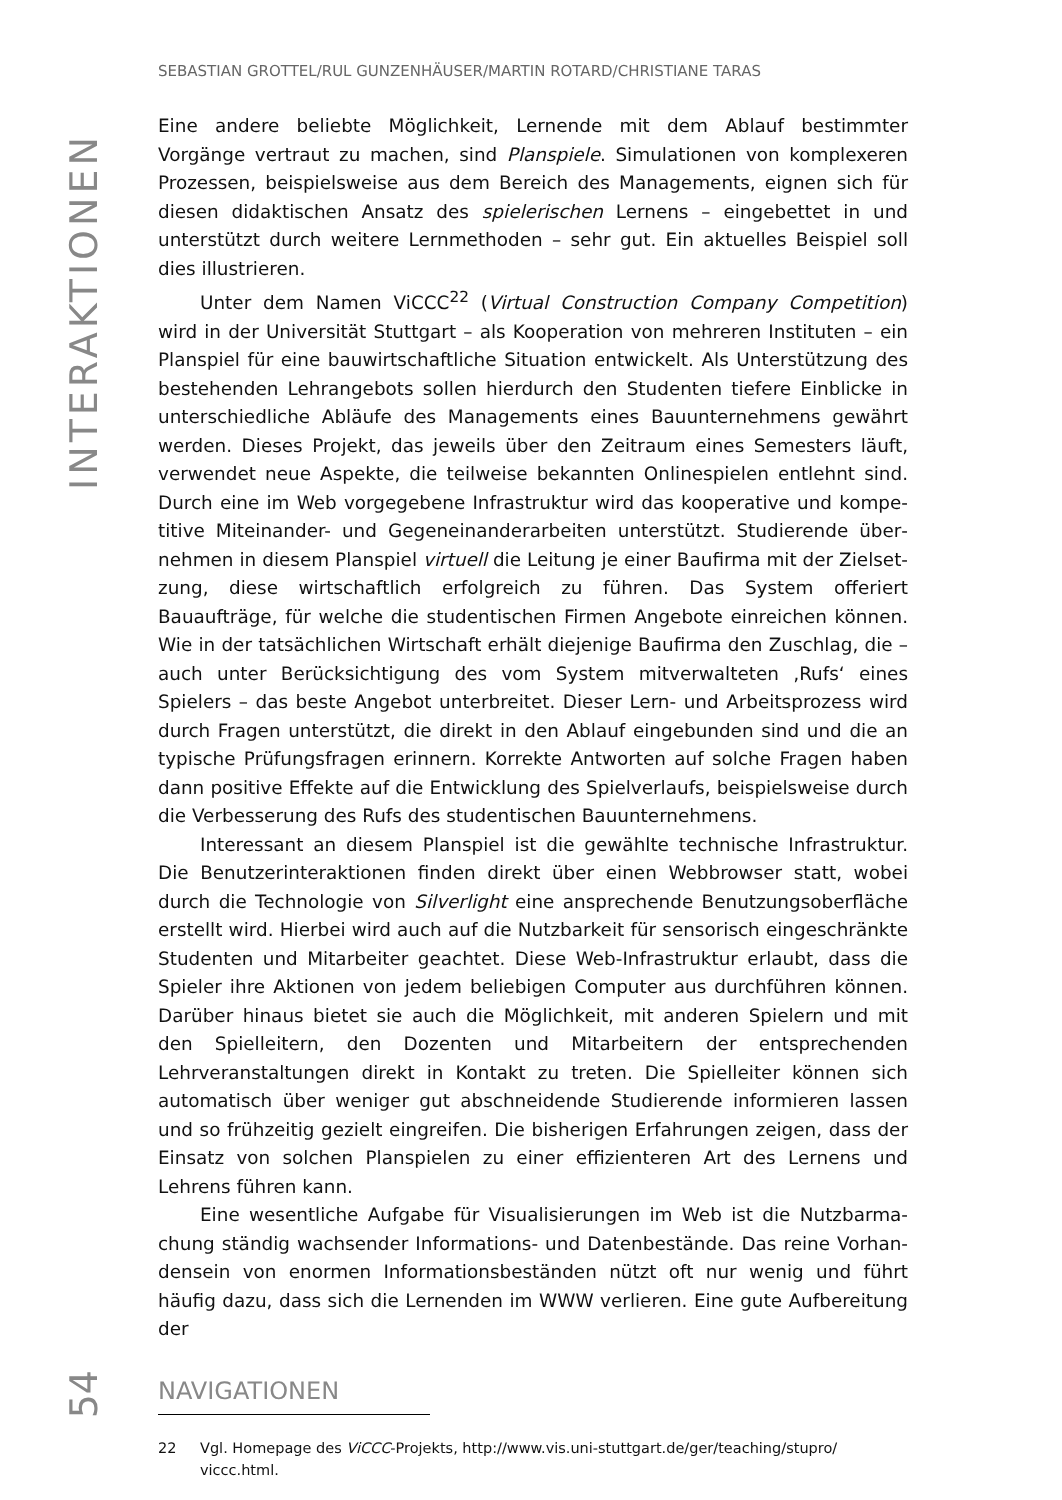INTERAKTIONEN
SEBASTIAN GROTTEL/RUL GUNZENHÄUSER/MARTIN ROTARD/CHRISTIANE TARAS
Eine andere beliebte Möglichkeit, Lernende mit dem Ablauf bestimmter Vorgänge vertraut zu machen, sind Planspiele. Simulationen von komplexeren Prozessen, beispielsweise aus dem Bereich des Managements, eignen sich für diesen didakti­schen Ansatz des spielerischen Lernens – eingebettet in und unterstützt durch weitere Lernmethoden – sehr gut. Ein aktuelles Beispiel soll dies illustrieren.
Unter dem Namen ViCCC<sup>22</sup> (Virtual Construction Company Competition) wird in der Universität Stuttgart – als Kooperation von mehreren Instituten – ein Plan­spiel für eine bauwirtschaftliche Situation entwickelt. Als Unterstützung des be­stehenden Lehrangebots sollen hierdurch den Studenten tiefere Einblicke in un­terschiedliche Abläufe des Managements eines Bauunternehmens gewährt wer­den. Dieses Projekt, das jeweils über den Zeitraum eines Semesters läuft, ver­wendet neue Aspekte, die teilweise bekannten Onlinespielen entlehnt sind. Durch eine im Web vorgegebene Infrastruktur wird das kooperative und kompe­titive Miteinander- und Gegeneinanderarbeiten unterstützt. Studierende über­nehmen in diesem Planspiel virtuell die Leitung je einer Baufirma mit der Zielset­zung, diese wirtschaftlich erfolgreich zu führen. Das System offeriert Bauaufträge, für welche die studentischen Firmen Angebote einreichen können. Wie in der tat­sächlichen Wirtschaft erhält diejenige Baufirma den Zuschlag, die – auch unter Be­rücksichtigung des vom System mitverwalteten ‚Rufs‘ eines Spielers – das beste Angebot unterbreitet. Dieser Lern- und Arbeitsprozess wird durch Fragen unter­stützt, die direkt in den Ablauf eingebunden sind und die an typische Prüfungsfra­gen erinnern. Korrekte Antworten auf solche Fragen haben dann positive Effekte auf die Entwicklung des Spielverlaufs, beispielsweise durch die Verbesserung des Rufs des studentischen Bauunternehmens.
Interessant an diesem Planspiel ist die gewählte technische Infrastruktur. Die Benutzerinteraktionen finden direkt über einen Webbrowser statt, wobei durch die Technologie von Silverlight eine ansprechende Benutzungsoberfläche erstellt wird. Hierbei wird auch auf die Nutzbarkeit für sensorisch eingeschränkte Stu­denten und Mitarbeiter geachtet. Diese Web-Infrastruktur erlaubt, dass die Spie­ler ihre Aktionen von jedem beliebigen Computer aus durchführen können. Dar­über hinaus bietet sie auch die Möglichkeit, mit anderen Spielern und mit den Spielleitern, den Dozenten und Mitarbeitern der entsprechenden Lehrveranstal­tungen direkt in Kontakt zu treten. Die Spielleiter können sich automatisch über weniger gut abschneidende Studierende informieren lassen und so frühzeitig ge­zielt eingreifen. Die bisherigen Erfahrungen zeigen, dass der Einsatz von solchen Planspielen zu einer effizienteren Art des Lernens und Lehrens führen kann.
Eine wesentliche Aufgabe für Visualisierungen im Web ist die Nutzbarma­chung ständig wachsender Informations- und Datenbestände. Das reine Vorhan­densein von enormen Informationsbeständen nützt oft nur wenig und führt häufig dazu, dass sich die Lernenden im WWW verlieren. Eine gute Aufbereitung der
22 Vgl. Homepage des ViCCC-Projekts, http://www.vis.uni-stuttgart.de/ger/teaching/stupro/ viccc.html.
54
NAVIGATIONEN